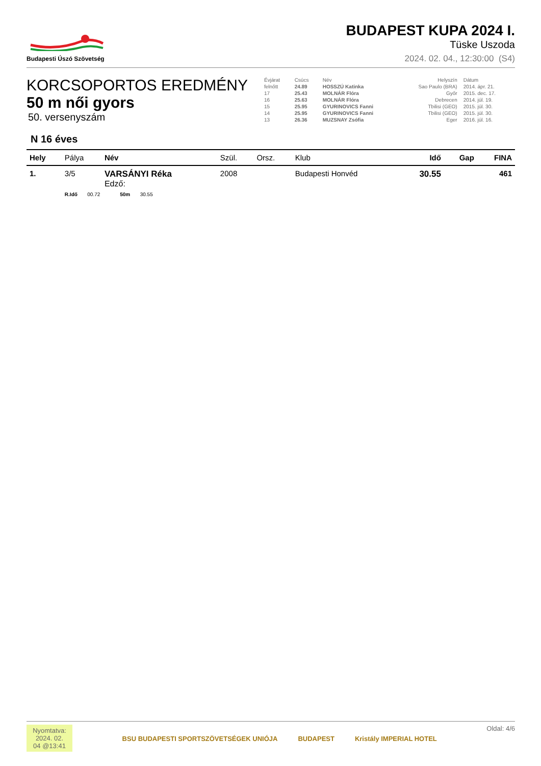Budapesti Úszó Szövetség
BUDAPEST KUPA 2024 I.
Tüske Uszoda
2024. 02. 04., 12:30:00 (S4)
KORCSOPORTOS EREDMÉNY
50 m női gyors
50. versenyszám
| Évjárat | Csúcs | Név | Helyszín | Dátum |
| --- | --- | --- | --- | --- |
| felnőtt | 24.89 | HOSSZÚ Katinka | Sao Paulo (BRA) | 2014. ápr. 21. |
| 17 | 25.43 | MOLNÁR Flóra | Győr | 2015. dec. 17. |
| 16 | 25.63 | MOLNÁR Flóra | Debrecen | 2014. júl. 19. |
| 15 | 25.95 | GYURINOVICS Fanni | Tbilisi (GEO) | 2015. júl. 30. |
| 14 | 25.95 | GYURINOVICS Fanni | Tbilisi (GEO) | 2015. júl. 30. |
| 13 | 26.36 | MUZSNAY Zsófia | Eger | 2016. júl. 16. |
N 16 éves
| Hely | Pálya | Név | Szül. | Orsz. | Klub | Idő | Gap | FINA |
| --- | --- | --- | --- | --- | --- | --- | --- | --- |
| 1. | 3/5 | VARSÁNYI Réka Edző: | 2008 | | Budapesti Honvéd | 30.55 | | 461 |
| | R.Idő 00.72 50m 30.55 | | | | | | | |
Nyomtatva: 2024. 02. 04 @13:41
BSU BUDAPESTI SPORTSZÖVETSÉGEK UNIÓJA BUDAPEST Kristály IMPERIAL HOTEL
Oldal: 4/6